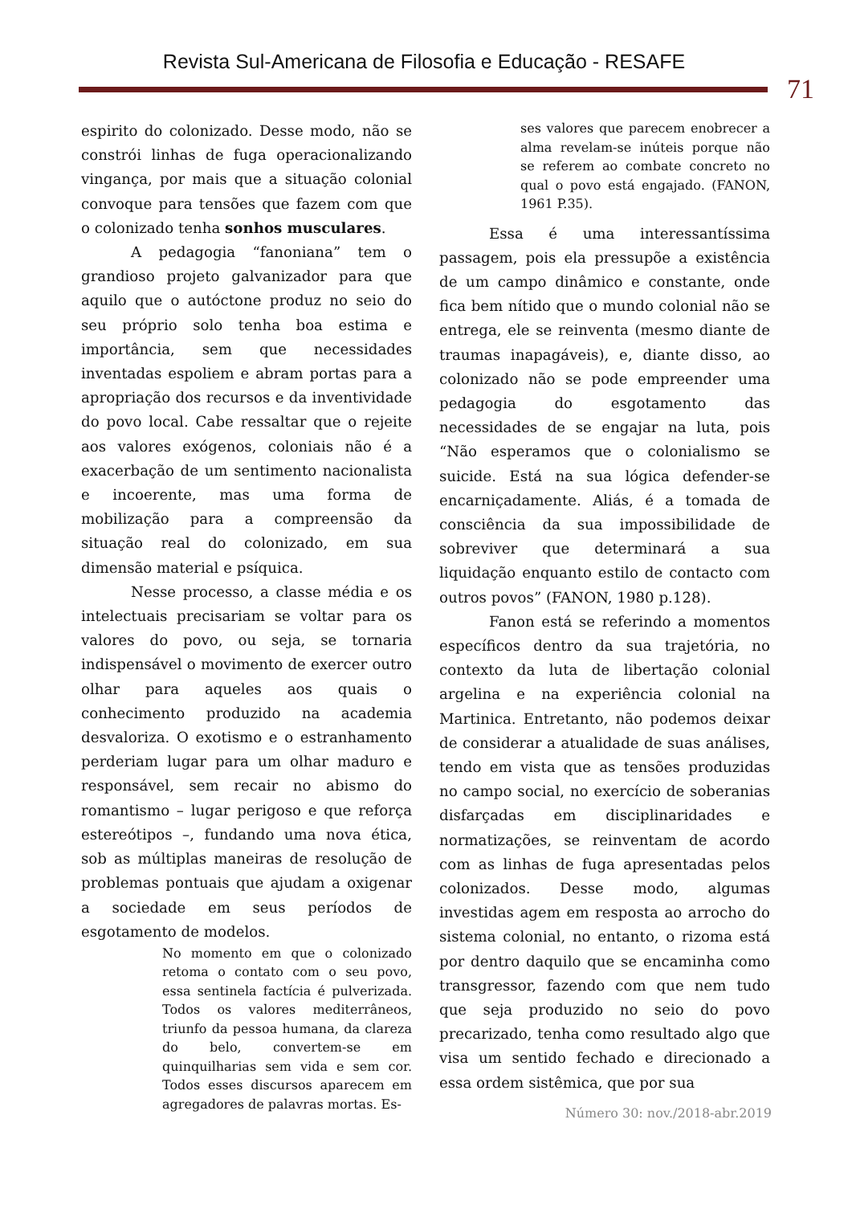Revista Sul-Americana de Filosofia e Educação - RESAFE
71
espirito do colonizado. Desse modo, não se constrói linhas de fuga operacionalizando vingança, por mais que a situação colonial convoque para tensões que fazem com que o colonizado tenha sonhos musculares.
A pedagogia “fanoniana” tem o grandioso projeto galvanizador para que aquilo que o autóctone produz no seio do seu próprio solo tenha boa estima e importância, sem que necessidades inventadas espoliem e abram portas para a apropriação dos recursos e da inventividade do povo local. Cabe ressaltar que o rejeite aos valores exógenos, coloniais não é a exacerbação de um sentimento nacionalista e incoerente, mas uma forma de mobilização para a compreensão da situação real do colonizado, em sua dimensão material e psíquica.
Nesse processo, a classe média e os intelectuais precisariam se voltar para os valores do povo, ou seja, se tornaria indispensável o movimento de exercer outro olhar para aqueles aos quais o conhecimento produzido na academia desvaloriza. O exotismo e o estranhamento perderiam lugar para um olhar maduro e responsável, sem recair no abismo do romantismo – lugar perigoso e que reforça estereótipos –, fundando uma nova ética, sob as múltiplas maneiras de resolução de problemas pontuais que ajudam a oxigenar a sociedade em seus períodos de esgotamento de modelos.
No momento em que o colonizado retoma o contato com o seu povo, essa sentinela factícia é pulverizada. Todos os valores mediterrâneos, triunfo da pessoa humana, da clareza do belo, convertem-se em quinquilharias sem vida e sem cor. Todos esses discursos aparecem em agregadores de palavras mortas. Es-
ses valores que parecem enobrecer a alma revelam-se inúteis porque não se referem ao combate concreto no qual o povo está engajado. (FANON, 1961 P.35).
Essa é uma interessantíssima passagem, pois ela pressupõe a existência de um campo dinâmico e constante, onde fica bem nítido que o mundo colonial não se entrega, ele se reinventa (mesmo diante de traumas inapagáveis), e, diante disso, ao colonizado não se pode empreender uma pedagogia do esgotamento das necessidades de se engajar na luta, pois “Não esperamos que o colonialismo se suicide. Está na sua lógica defender-se encarniçadamente. Aliás, é a tomada de consciência da sua impossibilidade de sobreviver que determinará a sua liquidação enquanto estilo de contacto com outros povos” (FANON, 1980 p.128).
Fanon está se referindo a momentos específicos dentro da sua trajetória, no contexto da luta de libertação colonial argelina e na experiência colonial na Martinica. Entretanto, não podemos deixar de considerar a atualidade de suas análises, tendo em vista que as tensões produzidas no campo social, no exercício de soberanias disfarçadas em disciplinaridades e normatizações, se reinventam de acordo com as linhas de fuga apresentadas pelos colonizados. Desse modo, algumas investidas agem em resposta ao arrocho do sistema colonial, no entanto, o rizoma está por dentro daquilo que se encaminha como transgressor, fazendo com que nem tudo que seja produzido no seio do povo precarizado, tenha como resultado algo que visa um sentido fechado e direcionado a essa ordem sistêmica, que por sua
Número 30: nov./2018-abr.2019